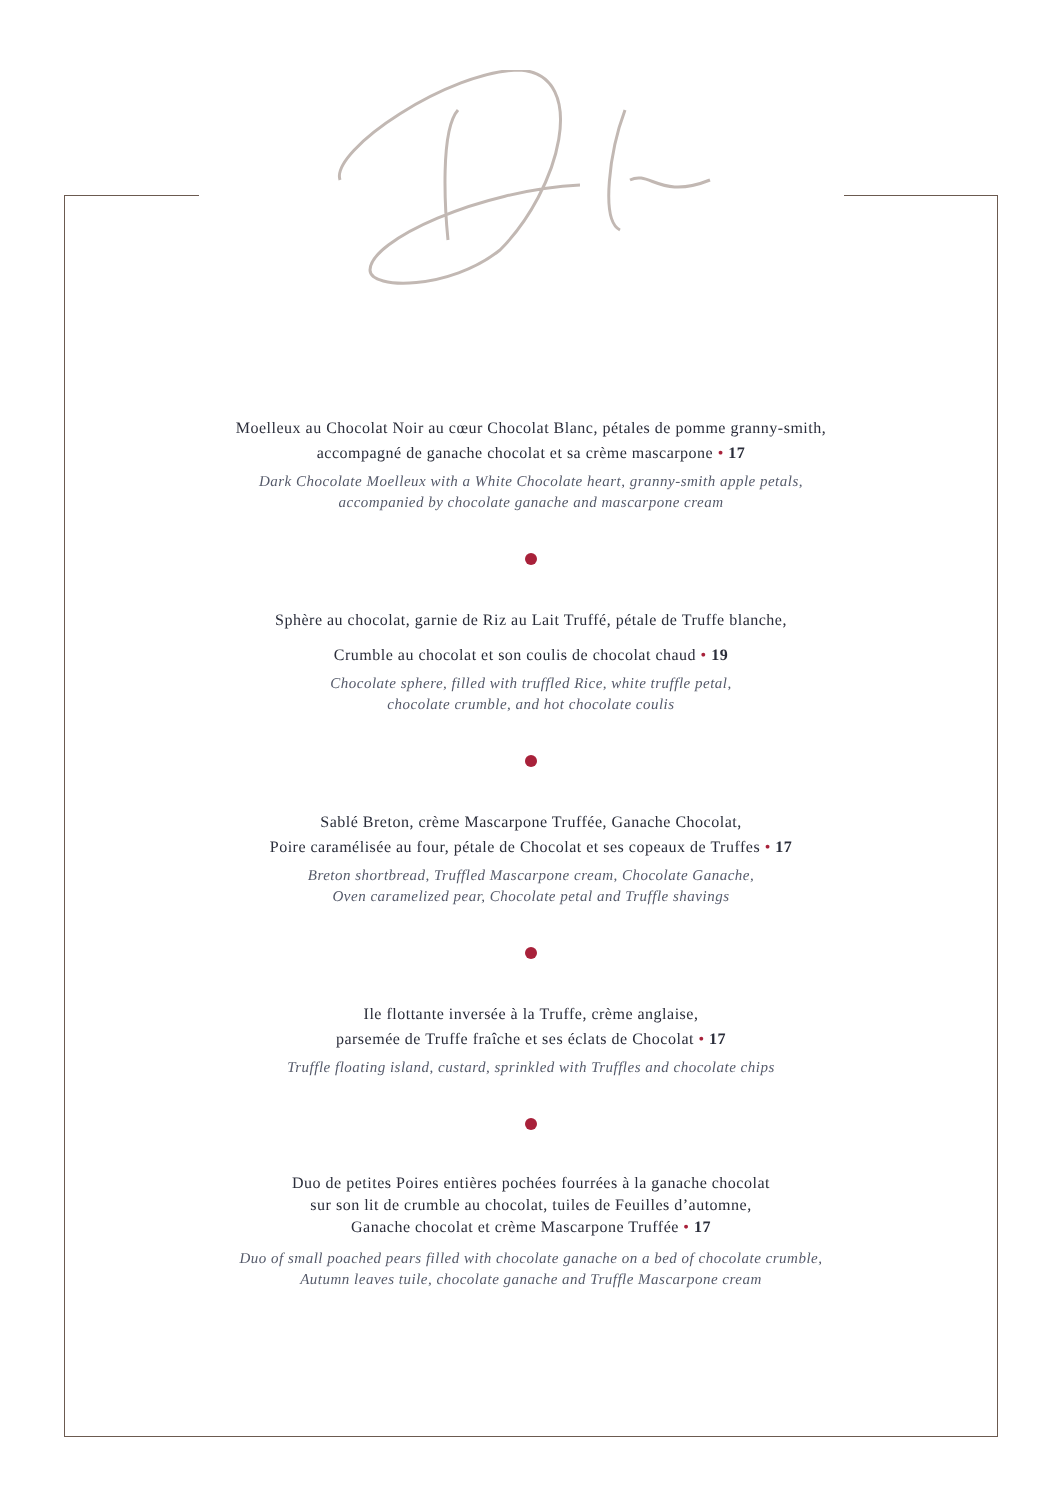Moelleux au Chocolat Noir au cœur Chocolat Blanc, pétales de pomme granny-smith,
accompagné de ganache chocolat et sa crème mascarpone • 17
Dark Chocolate Moelleux with a White Chocolate heart, granny-smith apple petals,
accompanied by chocolate ganache and mascarpone cream
Sphère au chocolat, garnie de Riz au Lait Truffé, pétale de Truffe blanche,
Crumble au chocolat et son coulis de chocolat chaud • 19
Chocolate sphere, filled with truffled Rice, white truffle petal,
chocolate crumble, and hot chocolate coulis
Sablé Breton, crème Mascarpone Truffée, Ganache Chocolat,
Poire caramélisée au four, pétale de Chocolat et ses copeaux de Truffes • 17
Breton shortbread, Truffled Mascarpone cream, Chocolate Ganache,
Oven caramelized pear, Chocolate petal and Truffle shavings
Ile flottante inversée à la Truffe, crème anglaise,
parsemée de Truffe fraîche et ses éclats de Chocolat • 17
Truffle floating island, custard, sprinkled with Truffles and chocolate chips
Duo de petites Poires entières pochées fourrées à la ganache chocolat
sur son lit de crumble au chocolat, tuiles de Feuilles d’automne,
Ganache chocolat et crème Mascarpone Truffée • 17
Duo of small poached pears filled with chocolate ganache on a bed of chocolate crumble,
Autumn leaves tuile, chocolate ganache and Truffle Mascarpone cream